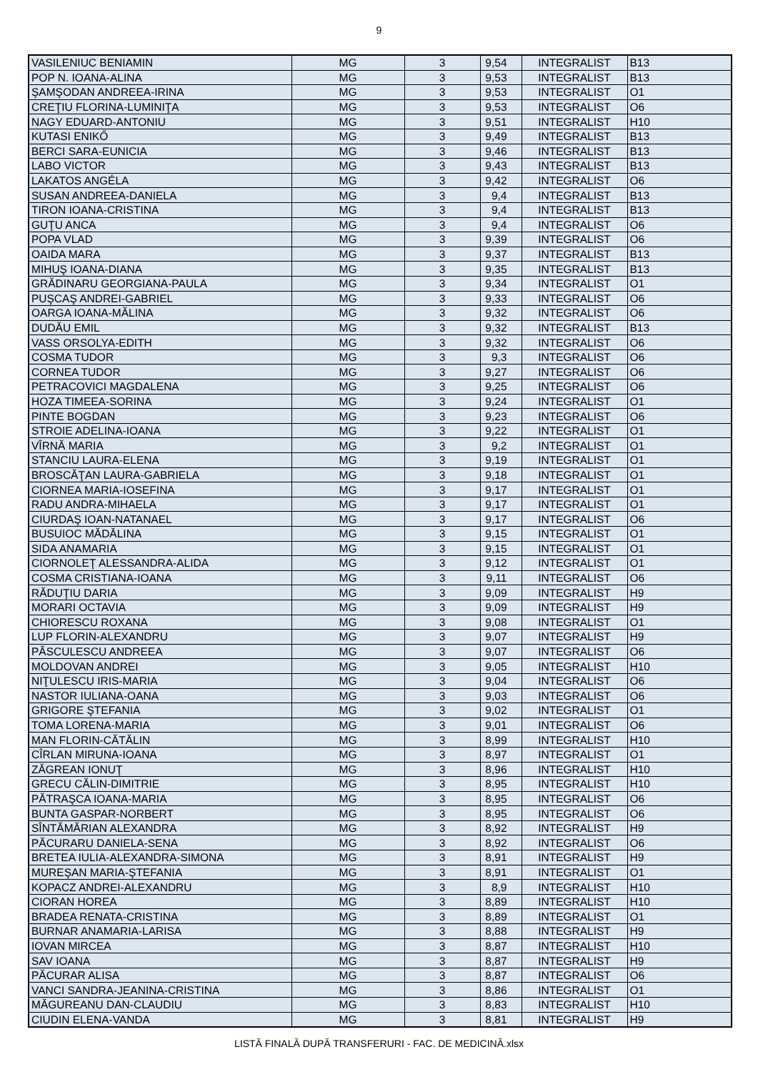9
| VASILENIUC BENIAMIN | MG | 3 | 9,54 | INTEGRALIST | B13 |
| POP N. IOANA-ALINA | MG | 3 | 9,53 | INTEGRALIST | B13 |
| ŞAMŞODAN ANDREEA-IRINA | MG | 3 | 9,53 | INTEGRALIST | O1 |
| CREŢIU FLORINA-LUMINIŢA | MG | 3 | 9,53 | INTEGRALIST | O6 |
| NAGY EDUARD-ANTONIU | MG | 3 | 9,51 | INTEGRALIST | H10 |
| KUTASI ENIKŐ | MG | 3 | 9,49 | INTEGRALIST | B13 |
| BERCI SARA-EUNICIA | MG | 3 | 9,46 | INTEGRALIST | B13 |
| LABO VICTOR | MG | 3 | 9,43 | INTEGRALIST | B13 |
| LAKATOS ANGÉLA | MG | 3 | 9,42 | INTEGRALIST | O6 |
| SUSAN ANDREEA-DANIELA | MG | 3 | 9,4 | INTEGRALIST | B13 |
| TIRON IOANA-CRISTINA | MG | 3 | 9,4 | INTEGRALIST | B13 |
| GUŢU ANCA | MG | 3 | 9,4 | INTEGRALIST | O6 |
| POPA VLAD | MG | 3 | 9,39 | INTEGRALIST | O6 |
| OAIDA MARA | MG | 3 | 9,37 | INTEGRALIST | B13 |
| MIHUŞ IOANA-DIANA | MG | 3 | 9,35 | INTEGRALIST | B13 |
| GRĂDINARU GEORGIANA-PAULA | MG | 3 | 9,34 | INTEGRALIST | O1 |
| PUŞCAŞ ANDREI-GABRIEL | MG | 3 | 9,33 | INTEGRALIST | O6 |
| OARGA IOANA-MĂLINA | MG | 3 | 9,32 | INTEGRALIST | O6 |
| DUDĂU EMIL | MG | 3 | 9,32 | INTEGRALIST | B13 |
| VASS ORSOLYA-EDITH | MG | 3 | 9,32 | INTEGRALIST | O6 |
| COSMA TUDOR | MG | 3 | 9,3 | INTEGRALIST | O6 |
| CORNEA TUDOR | MG | 3 | 9,27 | INTEGRALIST | O6 |
| PETRACOVICI MAGDALENA | MG | 3 | 9,25 | INTEGRALIST | O6 |
| HOZA TIMEEA-SORINA | MG | 3 | 9,24 | INTEGRALIST | O1 |
| PINTE BOGDAN | MG | 3 | 9,23 | INTEGRALIST | O6 |
| STROIE ADELINA-IOANA | MG | 3 | 9,22 | INTEGRALIST | O1 |
| VÎRNĂ MARIA | MG | 3 | 9,2 | INTEGRALIST | O1 |
| STANCIU LAURA-ELENA | MG | 3 | 9,19 | INTEGRALIST | O1 |
| BROSCĂŢAN LAURA-GABRIELA | MG | 3 | 9,18 | INTEGRALIST | O1 |
| CIORNEA MARIA-IOSEFINA | MG | 3 | 9,17 | INTEGRALIST | O1 |
| RADU ANDRA-MIHAELA | MG | 3 | 9,17 | INTEGRALIST | O1 |
| CIURDAŞ IOAN-NATANAEL | MG | 3 | 9,17 | INTEGRALIST | O6 |
| BUSUIOC MĂDĂLINA | MG | 3 | 9,15 | INTEGRALIST | O1 |
| SIDA ANAMARIA | MG | 3 | 9,15 | INTEGRALIST | O1 |
| CIORNOLEŢ ALESSANDRA-ALIDA | MG | 3 | 9,12 | INTEGRALIST | O1 |
| COSMA CRISTIANA-IOANA | MG | 3 | 9,11 | INTEGRALIST | O6 |
| RĂDUŢIU DARIA | MG | 3 | 9,09 | INTEGRALIST | H9 |
| MORARI OCTAVIA | MG | 3 | 9,09 | INTEGRALIST | H9 |
| CHIORESCU ROXANA | MG | 3 | 9,08 | INTEGRALIST | O1 |
| LUP FLORIN-ALEXANDRU | MG | 3 | 9,07 | INTEGRALIST | H9 |
| PĂSCULESCU ANDREEA | MG | 3 | 9,07 | INTEGRALIST | O6 |
| MOLDOVAN ANDREI | MG | 3 | 9,05 | INTEGRALIST | H10 |
| NIŢULESCU IRIS-MARIA | MG | 3 | 9,04 | INTEGRALIST | O6 |
| NASTOR IULIANA-OANA | MG | 3 | 9,03 | INTEGRALIST | O6 |
| GRIGORE ŞTEFANIA | MG | 3 | 9,02 | INTEGRALIST | O1 |
| TOMA LORENA-MARIA | MG | 3 | 9,01 | INTEGRALIST | O6 |
| MAN FLORIN-CĂTĂLIN | MG | 3 | 8,99 | INTEGRALIST | H10 |
| CÎRLAN MIRUNA-IOANA | MG | 3 | 8,97 | INTEGRALIST | O1 |
| ZĂGREAN IONUŢ | MG | 3 | 8,96 | INTEGRALIST | H10 |
| GRECU CĂLIN-DIMITRIE | MG | 3 | 8,95 | INTEGRALIST | H10 |
| PĂTRAŞCA IOANA-MARIA | MG | 3 | 8,95 | INTEGRALIST | O6 |
| BUNTA GASPAR-NORBERT | MG | 3 | 8,95 | INTEGRALIST | O6 |
| SÎNTĂMĂRIAN ALEXANDRA | MG | 3 | 8,92 | INTEGRALIST | H9 |
| PĂCURARU DANIELA-SENA | MG | 3 | 8,92 | INTEGRALIST | O6 |
| BRETEA IULIA-ALEXANDRA-SIMONA | MG | 3 | 8,91 | INTEGRALIST | H9 |
| MUREŞAN MARIA-ŞTEFANIA | MG | 3 | 8,91 | INTEGRALIST | O1 |
| KOPACZ ANDREI-ALEXANDRU | MG | 3 | 8,9 | INTEGRALIST | H10 |
| CIORAN HOREA | MG | 3 | 8,89 | INTEGRALIST | H10 |
| BRADEA RENATA-CRISTINA | MG | 3 | 8,89 | INTEGRALIST | O1 |
| BURNAR ANAMARIA-LARISA | MG | 3 | 8,88 | INTEGRALIST | H9 |
| IOVAN MIRCEA | MG | 3 | 8,87 | INTEGRALIST | H10 |
| SAV IOANA | MG | 3 | 8,87 | INTEGRALIST | H9 |
| PĂCURAR ALISA | MG | 3 | 8,87 | INTEGRALIST | O6 |
| VANCI SANDRA-JEANINA-CRISTINA | MG | 3 | 8,86 | INTEGRALIST | O1 |
| MĂGUREANU DAN-CLAUDIU | MG | 3 | 8,83 | INTEGRALIST | H10 |
| CIUDIN ELENA-VANDA | MG | 3 | 8,81 | INTEGRALIST | H9 |
LISTĂ FINALĂ DUPĂ TRANSFERURI - FAC. DE MEDICINĂ.xlsx